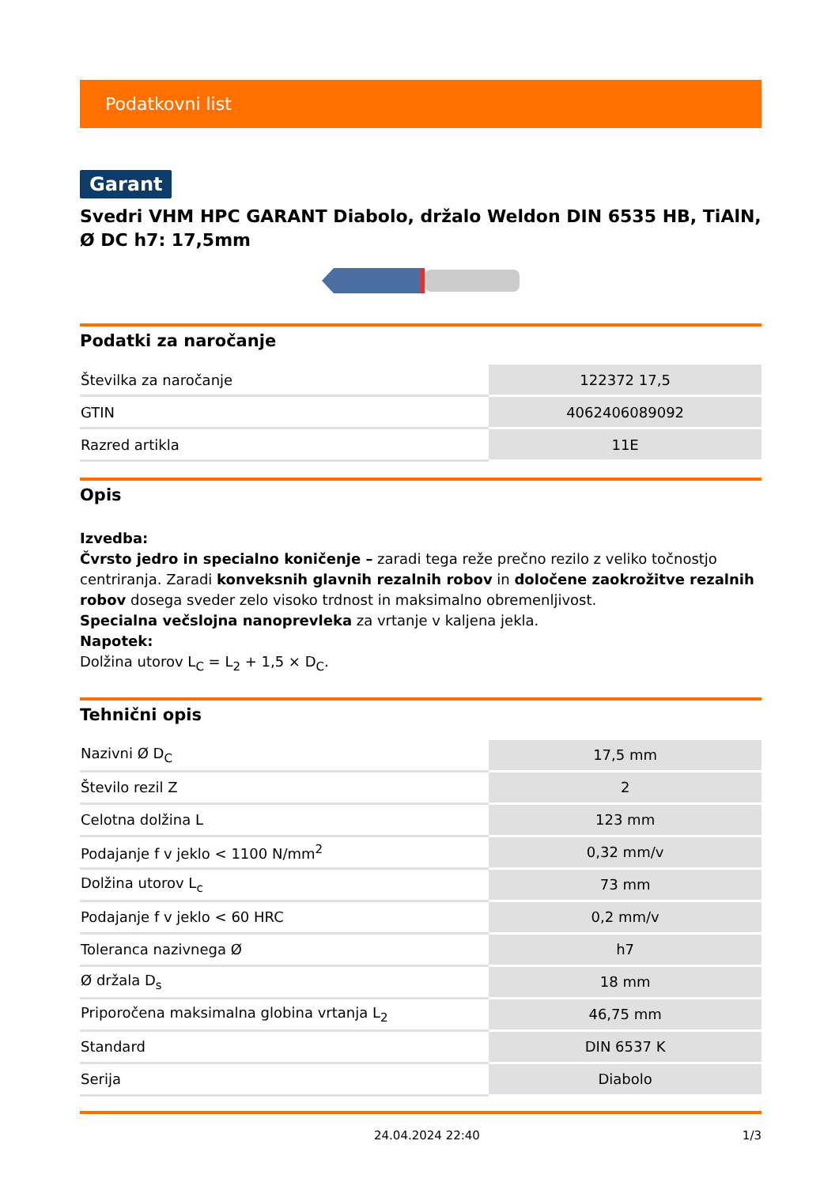Podatkovni list
Garant
Svedri VHM HPC GARANT Diabolo, držalo Weldon DIN 6535 HB, TiAlN, Ø DC h7: 17,5mm
Podatki za naročanje
| Številka za naročanje | 122372 17,5 |
| GTIN | 4062406089092 |
| Razred artikla | 11E |
Opis
Izvedba:
Čvrsto jedro in specialno koničenje – zaradi tega reže prečno rezilo z veliko točnostjo centriranja. Zaradi konveksnih glavnih rezalnih robov in določene zaokrožitve rezalnih robov dosega sveder zelo visoko trdnost in maksimalno obremenljivost.
Specialna večslojna nanoprevleka za vrtanje v kaljena jekla.
Napotek:
Dolžina utorov L<sub>C</sub> = L<sub>2</sub> + 1,5 × D<sub>C</sub>.
Tehnični opis
| Nazivni Ø D<sub>C</sub> | 17,5 mm |
| Število rezil Z | 2 |
| Celotna dolžina L | 123 mm |
| Podajanje f v jeklo < 1100 N/mm<sup>2</sup> | 0,32 mm/v |
| Dolžina utorov L<sub>c</sub> | 73 mm |
| Podajanje f v jeklo < 60 HRC | 0,2 mm/v |
| Toleranca nazivnega Ø | h7 |
| Ø držala D<sub>s</sub> | 18 mm |
| Priporočena maksimalna globina vrtanja L<sub>2</sub> | 46,75 mm |
| Standard | DIN 6537 K |
| Serija | Diabolo |
24.04.2024 22:40 1/3